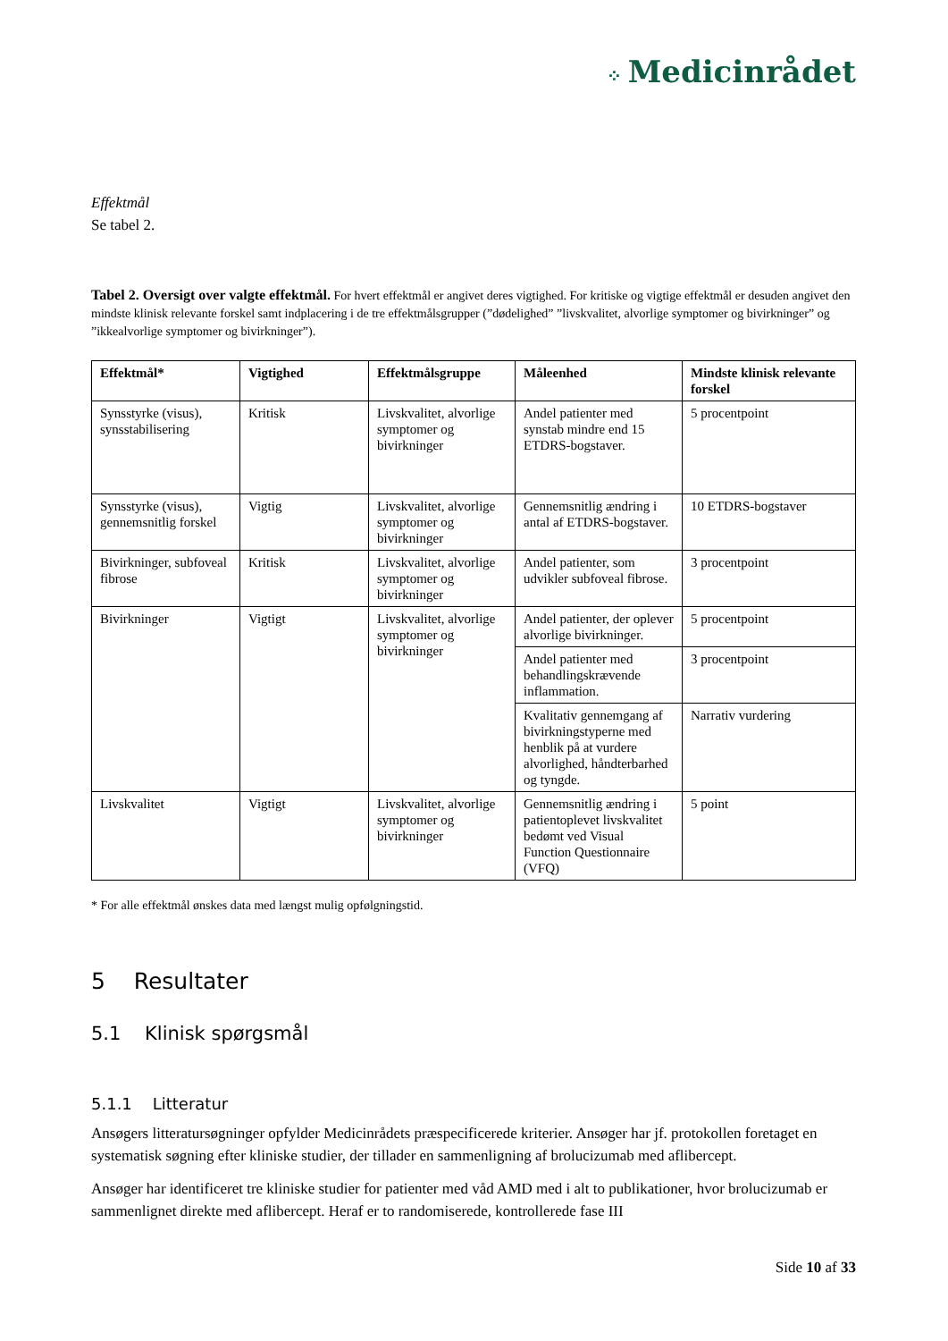⁘ Medicinrådet
Effektmål
Se tabel 2.
Tabel 2. Oversigt over valgte effektmål. For hvert effektmål er angivet deres vigtighed. For kritiske og vigtige effektmål er desuden angivet den mindste klinisk relevante forskel samt indplacering i de tre effektmålsgrupper (”dødelighed” ”livskvalitet, alvorlige symptomer og bivirkninger” og ”ikkealvorlige symptomer og bivirkninger”).
| Effektmål* | Vigtighed | Effektmålsgruppe | Måleenhed | Mindste klinisk relevante forskel |
| --- | --- | --- | --- | --- |
| Synsstyrke (visus), synsstabilisering | Kritisk | Livskvalitet, alvorlige symptomer og bivirkninger | Andel patienter med synstab mindre end 15 ETDRS-bogstaver. | 5 procentpoint |
| Synsstyrke (visus), gennemsnitlig forskel | Vigtig | Livskvalitet, alvorlige symptomer og bivirkninger | Gennemsnitlig ændring i antal af ETDRS-bogstaver. | 10 ETDRS-bogstaver |
| Bivirkninger, subfoveal fibrose | Kritisk | Livskvalitet, alvorlige symptomer og bivirkninger | Andel patienter, som udvikler subfoveal fibrose. | 3 procentpoint |
| Bivirkninger | Vigtigt | Livskvalitet, alvorlige symptomer og bivirkninger | Andel patienter, der oplever alvorlige bivirkninger. | 5 procentpoint |
| | | | Andel patienter med behandlingskrævende inflammation. | 3 procentpoint |
| | | | Kvalitativ gennemgang af bivirkningstyperne med henblik på at vurdere alvorlighed, håndterbarhed og tyngde. | Narrativ vurdering |
| Livskvalitet | Vigtigt | Livskvalitet, alvorlige symptomer og bivirkninger | Gennemsnitlig ændring i patientoplevet livskvalitet bedømt ved Visual Function Questionnaire (VFQ) | 5 point |
* For alle effektmål ønskes data med længst mulig opfølgningstid.
5 Resultater
5.1 Klinisk spørgsmål
5.1.1 Litteratur
Ansøgers litteratursøgninger opfylder Medicinrådets præspecificerede kriterier. Ansøger har jf. protokollen foretaget en systematisk søgning efter kliniske studier, der tillader en sammenligning af brolucizumab med aflibercept.
Ansøger har identificeret tre kliniske studier for patienter med våd AMD med i alt to publikationer, hvor brolucizumab er sammenlignet direkte med aflibercept. Heraf er to randomiserede, kontrollerede fase III
Side 10 af 33